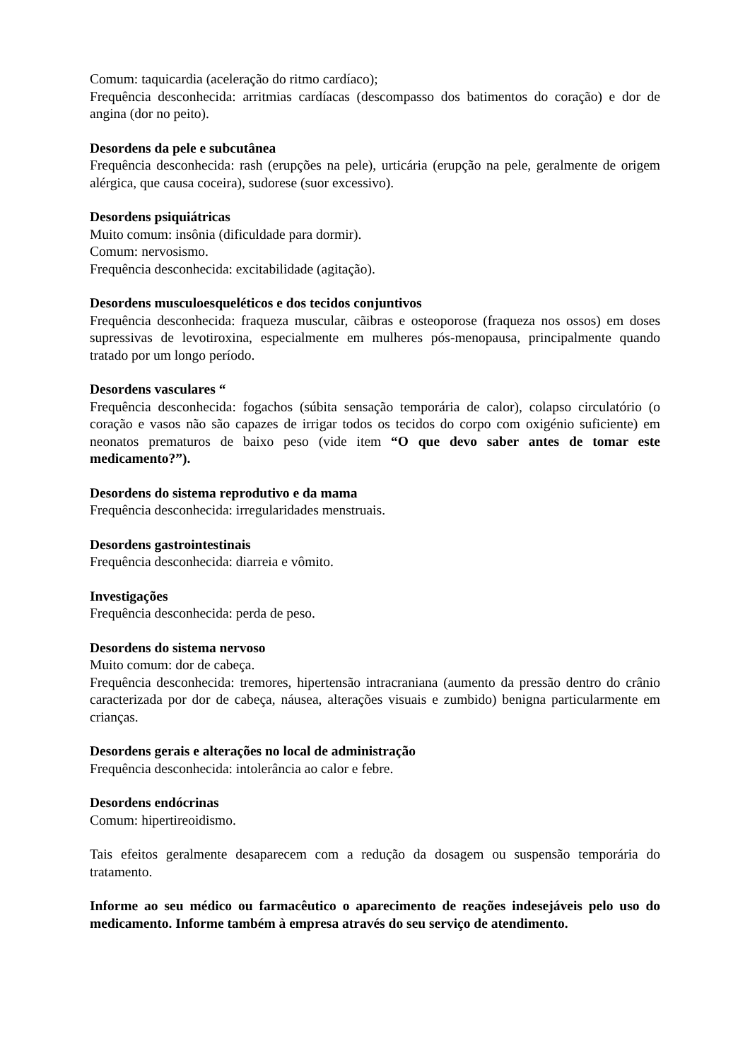Comum: taquicardia (aceleração do ritmo cardíaco);
Frequência desconhecida: arritmias cardíacas (descompasso dos batimentos do coração) e dor de angina (dor no peito).
Desordens da pele e subcutânea
Frequência desconhecida: rash (erupções na pele), urticária (erupção na pele, geralmente de origem alérgica, que causa coceira), sudorese (suor excessivo).
Desordens psiquiátricas
Muito comum: insônia (dificuldade para dormir).
Comum: nervosismo.
Frequência desconhecida: excitabilidade (agitação).
Desordens musculoesqueléticos e dos tecidos conjuntivos
Frequência desconhecida: fraqueza muscular, cãibras e osteoporose (fraqueza nos ossos) em doses supressivas de levotiroxina, especialmente em mulheres pós-menopausa, principalmente quando tratado por um longo período.
Desordens vasculares “
Frequência desconhecida: fogachos (súbita sensação temporária de calor), colapso circulatório (o coração e vasos não são capazes de irrigar todos os tecidos do corpo com oxigénio suficiente) em neonatos prematuros de baixo peso (vide item “O que devo saber antes de tomar este medicamento?”).
Desordens do sistema reprodutivo e da mama
Frequência desconhecida: irregularidades menstruais.
Desordens gastrointestinais
Frequência desconhecida: diarreia e vômito.
Investigações
Frequência desconhecida: perda de peso.
Desordens do sistema nervoso
Muito comum: dor de cabeça.
Frequência desconhecida: tremores, hipertensão intracraniana (aumento da pressão dentro do crânio caracterizada por dor de cabeça, náusea, alterações visuais e zumbido) benigna particularmente em crianças.
Desordens gerais e alterações no local de administração
Frequência desconhecida: intolerância ao calor e febre.
Desordens endócrinas
Comum: hipertireoidismo.
Tais efeitos geralmente desaparecem com a redução da dosagem ou suspensão temporária do tratamento.
Informe ao seu médico ou farmacêutico o aparecimento de reações indesejáveis pelo uso do medicamento. Informe também à empresa através do seu serviço de atendimento.